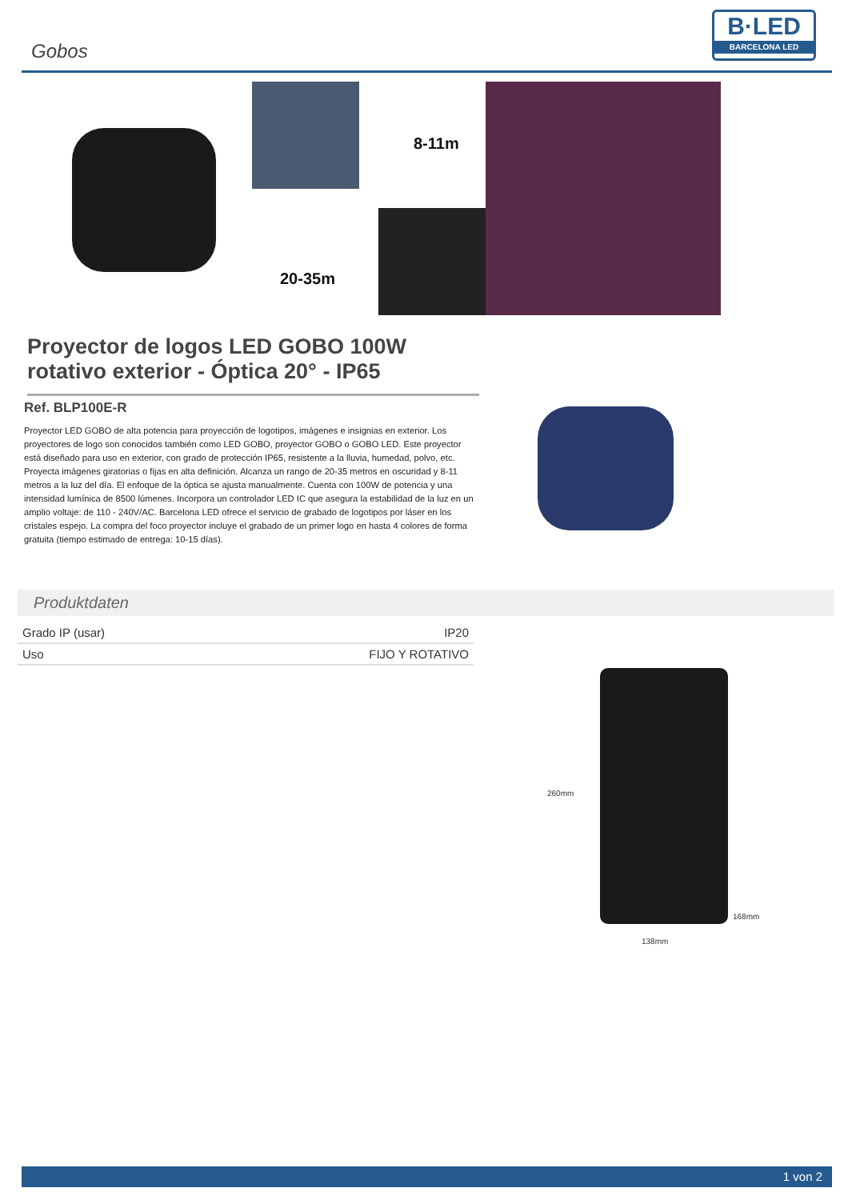Gobos
B·LED
BARCELONA LED
8-11m
20-35m
Proyector de logos LED GOBO 100W rotativo exterior - Óptica 20° - IP65
Ref. BLP100E-R
Proyector LED GOBO de alta potencia para proyección de logotipos, imágenes e insignias en exterior. Los proyectores de logo son conocidos también como LED GOBO, proyector GOBO o GOBO LED. Este proyector está diseñado para uso en exterior, con grado de protección IP65, resistente a la lluvia, humedad, polvo, etc. Proyecta imágenes giratorias o fijas en alta definición. Alcanza un rango de 20-35 metros en oscuridad y 8-11 metros a la luz del día. El enfoque de la óptica se ajusta manualmente. Cuenta con 100W de potencia y una intensidad lumínica de 8500 lúmenes. Incorpora un controlador LED IC que asegura la estabilidad de la luz en un amplio voltaje: de 110 - 240V/AC. Barcelona LED ofrece el servicio de grabado de logotipos por láser en los cristales espejo. La compra del foco proyector incluye el grabado de un primer logo en hasta 4 colores de forma gratuita (tiempo estimado de entrega: 10-15 días).
Produktdaten
| Grado IP (usar) | IP20 |
| Uso | FIJO Y ROTATIVO |
260mm
168mm
138mm
1 von 2